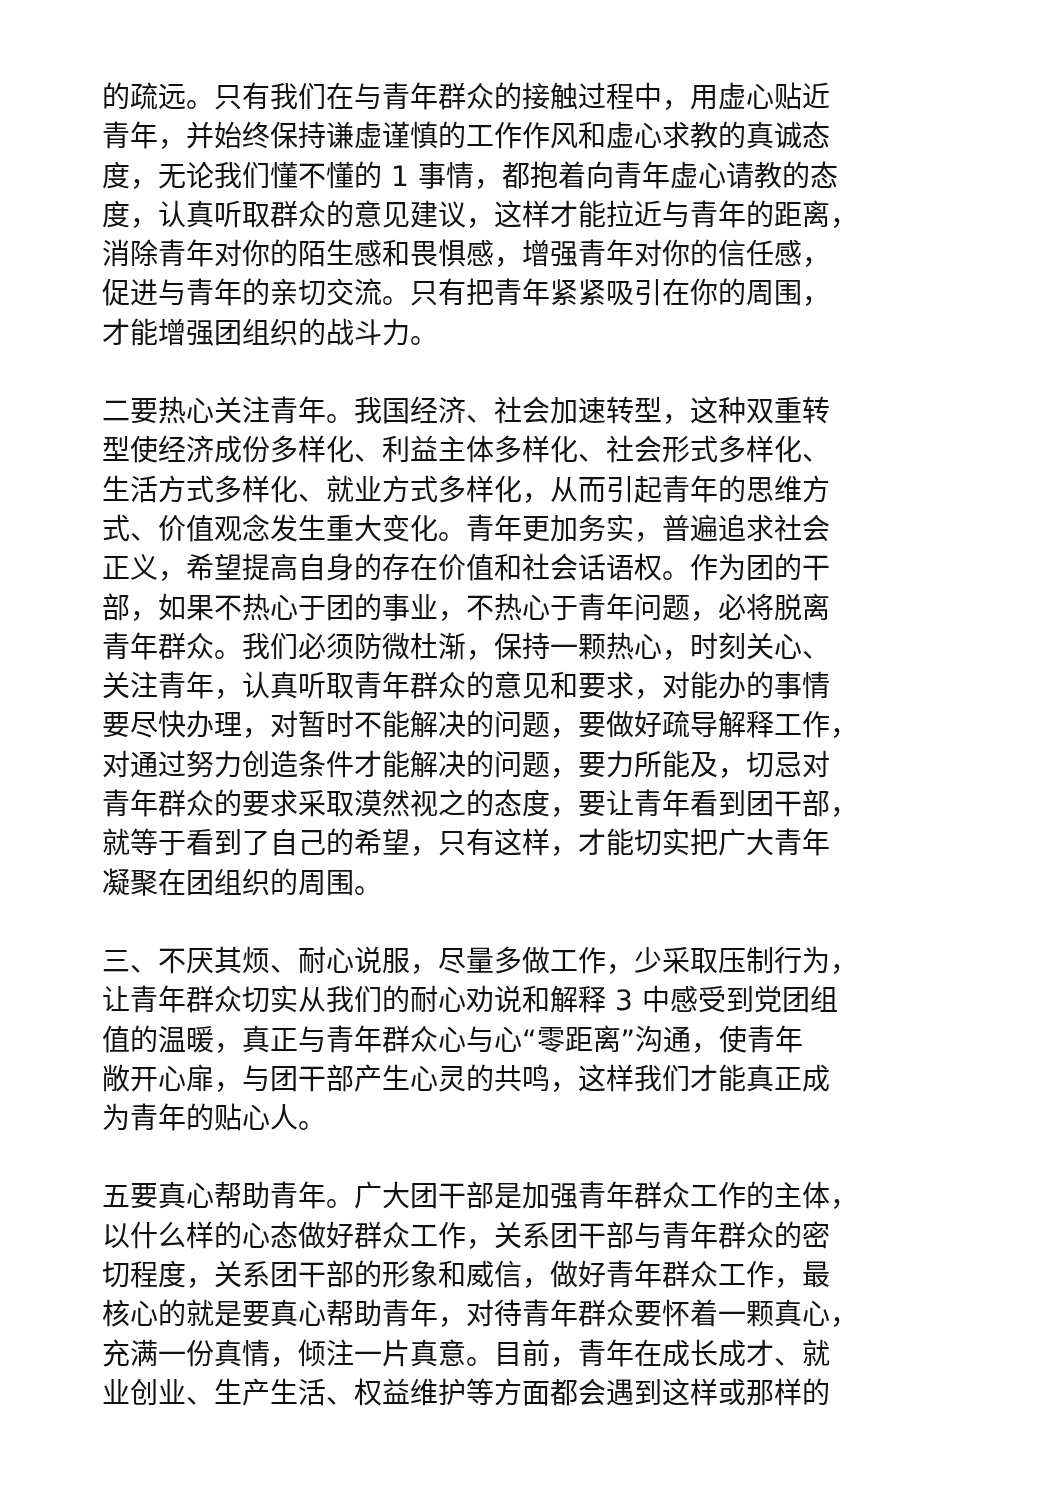的疏远。只有我们在与青年群众的接触过程中，用虚心贴近
青年，并始终保持谦虚谨慎的工作作风和虚心求教的真诚态
度，无论我们懂不懂的 1 事情，都抱着向青年虚心请教的态
度，认真听取群众的意见建议，这样才能拉近与青年的距离，
消除青年对你的陌生感和畏惧感，增强青年对你的信任感，
促进与青年的亲切交流。只有把青年紧紧吸引在你的周围，
才能增强团组织的战斗力。
二要热心关注青年。我国经济、社会加速转型，这种双重转
型使经济成份多样化、利益主体多样化、社会形式多样化、
生活方式多样化、就业方式多样化，从而引起青年的思维方
式、价值观念发生重大变化。青年更加务实，普遍追求社会
正义，希望提高自身的存在价值和社会话语权。作为团的干
部，如果不热心于团的事业，不热心于青年问题，必将脱离
青年群众。我们必须防微杜渐，保持一颗热心，时刻关心、
关注青年，认真听取青年群众的意见和要求，对能办的事情
要尽快办理，对暂时不能解决的问题，要做好疏导解释工作，
对通过努力创造条件才能解决的问题，要力所能及，切忌对
青年群众的要求采取漠然视之的态度，要让青年看到团干部，
就等于看到了自己的希望，只有这样，才能切实把广大青年
凝聚在团组织的周围。
三、不厌其烦、耐心说服，尽量多做工作，少采取压制行为，
让青年群众切实从我们的耐心劝说和解释 3 中感受到党团组
值的温暖，真正与青年群众心与心“零距离”沟通，使青年
敞开心扉，与团干部产生心灵的共鸣，这样我们才能真正成
为青年的贴心人。
五要真心帮助青年。广大团干部是加强青年群众工作的主体，
以什么样的心态做好群众工作，关系团干部与青年群众的密
切程度，关系团干部的形象和威信，做好青年群众工作，最
核心的就是要真心帮助青年，对待青年群众要怀着一颗真心，
充满一份真情，倾注一片真意。目前，青年在成长成才、就
业创业、生产生活、权益维护等方面都会遇到这样或那样的